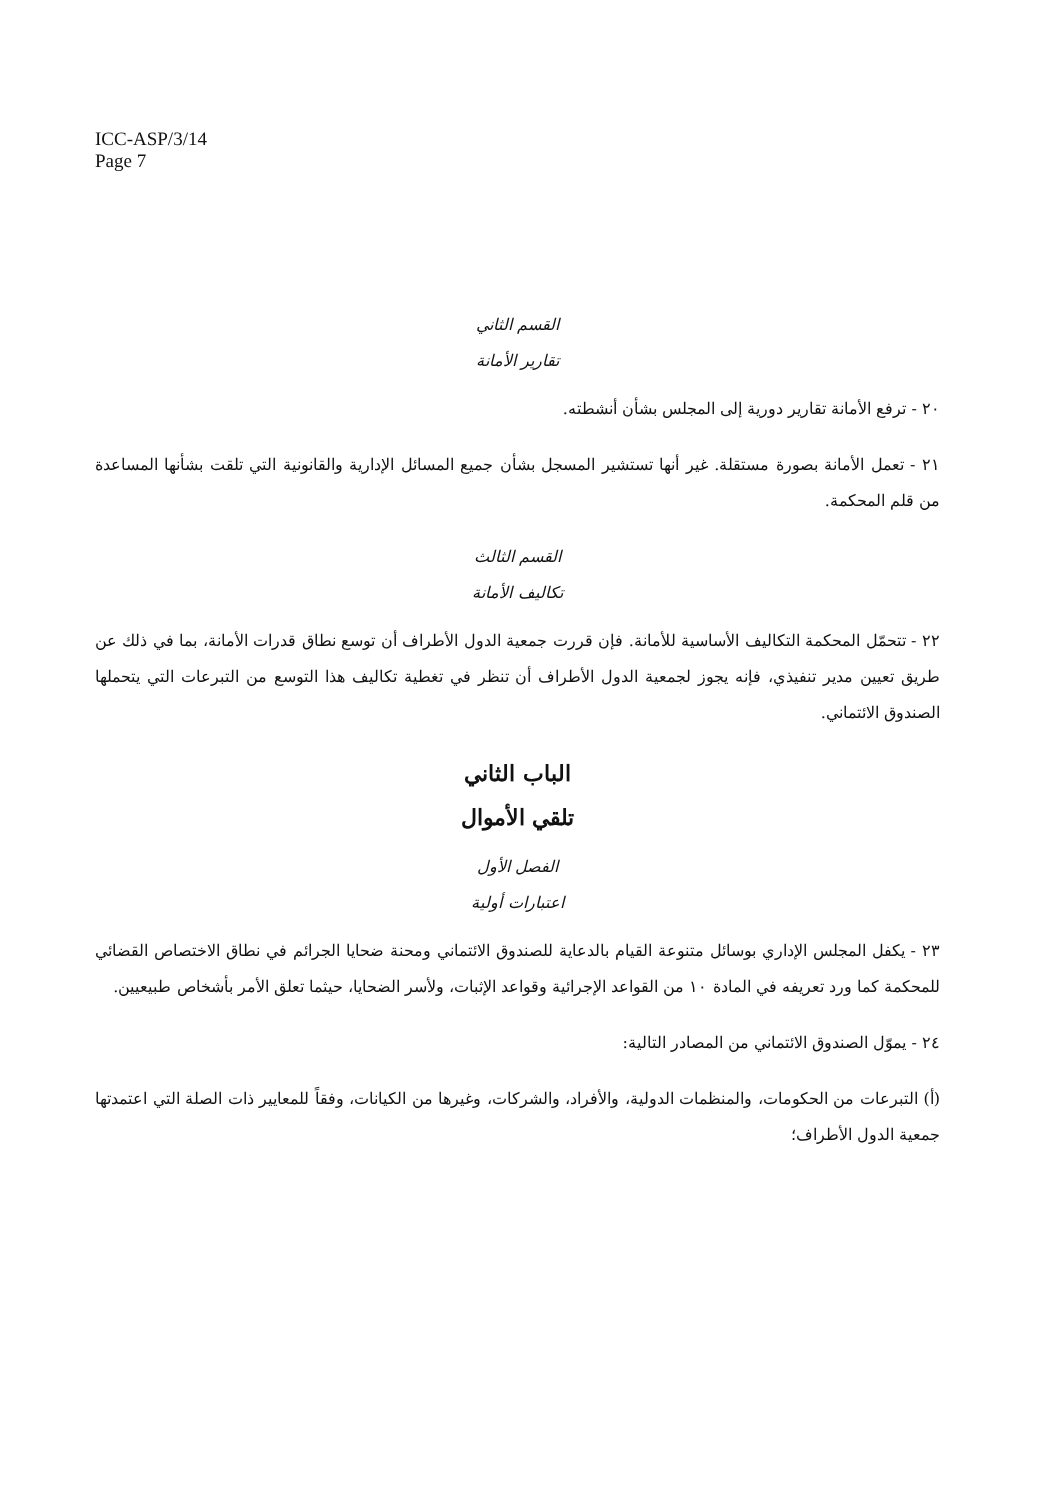ICC-ASP/3/14
Page 7
القسم الثاني
تقارير الأمانة
٢٠ - ترفع الأمانة تقارير دورية إلى المجلس بشأن أنشطته.
٢١ - تعمل الأمانة بصورة مستقلة. غير أنها تستشير المسجل بشأن جميع المسائل الإدارية والقانونية التي تلقت بشأنها المساعدة من قلم المحكمة.
القسم الثالث
تكاليف الأمانة
٢٢ - تتحمّل المحكمة التكاليف الأساسية للأمانة. فإن قررت جمعية الدول الأطراف أن توسع نطاق قدرات الأمانة، بما في ذلك عن طريق تعيين مدير تنفيذي، فإنه يجوز لجمعية الدول الأطراف أن تنظر في تغطية تكاليف هذا التوسع من التبرعات التي يتحملها الصندوق الائتماني.
الباب الثاني
تلقي الأموال
الفصل الأول
اعتبارات أولية
٢٣ - يكفل المجلس الإداري بوسائل متنوعة القيام بالدعاية للصندوق الائتماني ومحنة ضحايا الجرائم في نطاق الاختصاص القضائي للمحكمة كما ورد تعريفه في المادة ١٠ من القواعد الإجرائية وقواعد الإثبات، ولأسر الضحايا، حيثما تعلق الأمر بأشخاص طبيعيين.
٢٤ - يموّل الصندوق الائتماني من المصادر التالية:
(أ) التبرعات من الحكومات، والمنظمات الدولية، والأفراد، والشركات، وغيرها من الكيانات، وفقاً للمعايير ذات الصلة التي اعتمدتها جمعية الدول الأطراف؛